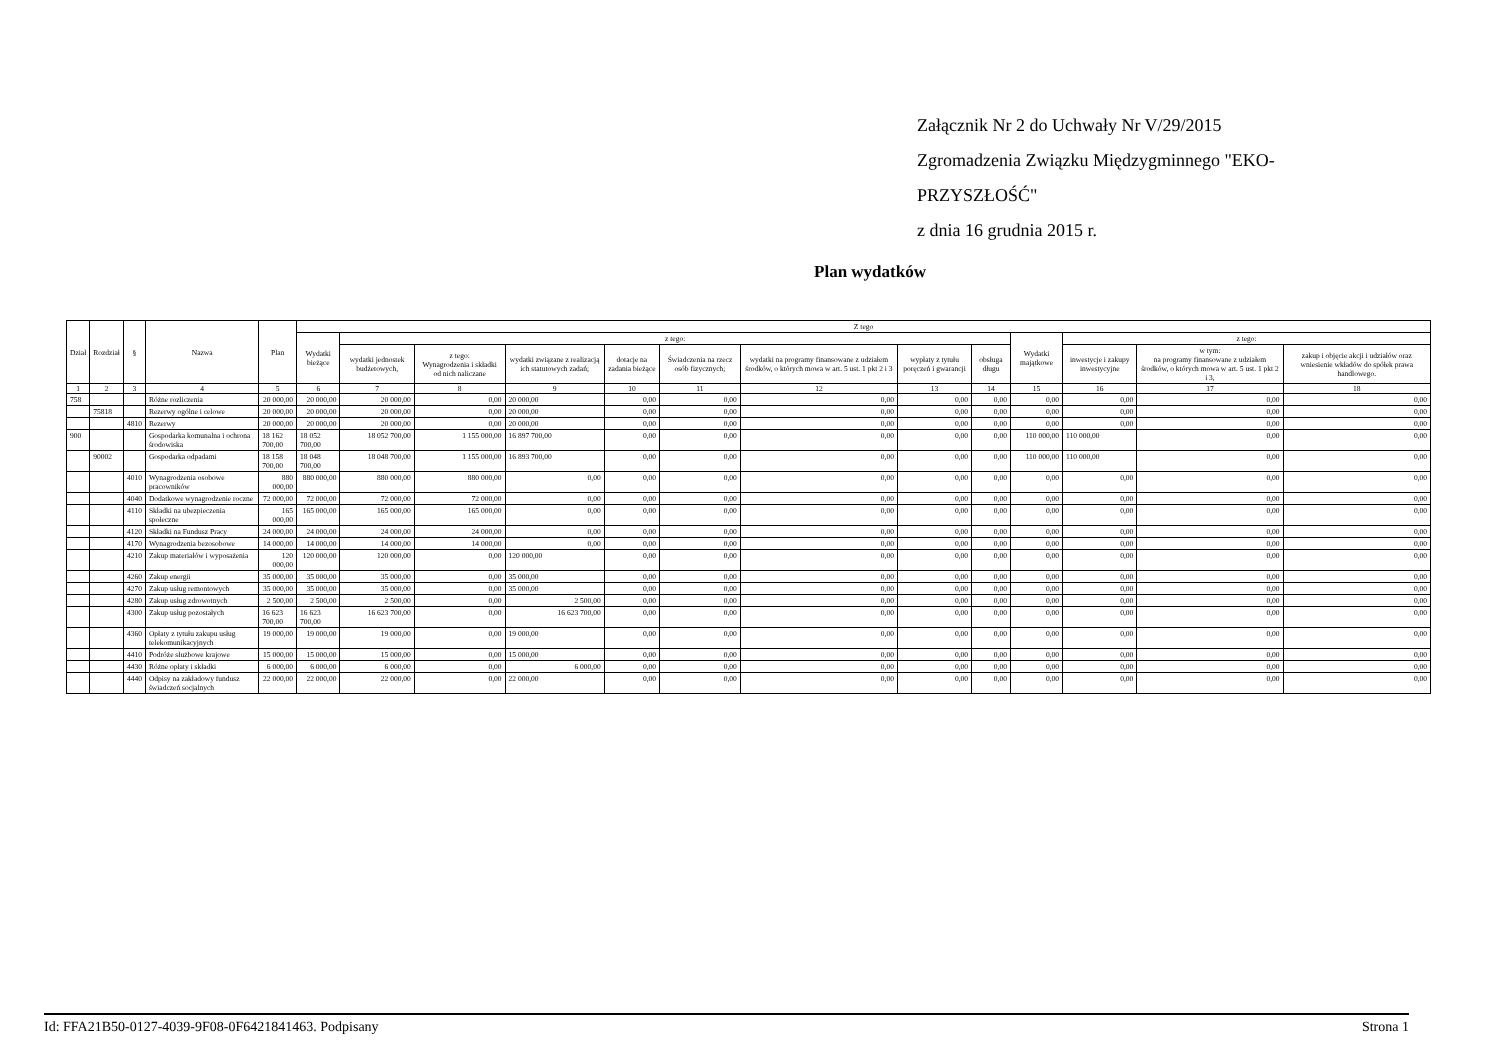Załącznik Nr 2 do Uchwały Nr V/29/2015
Zgromadzenia Związku Międzygminnego "EKO-PRZYSZŁOŚĆ"
z dnia 16 grudnia 2015 r.
Plan wydatków
| Dział | Rozdział | § | Nazwa | Plan | Z tego | | | | | | | | | | | | |
| --- | --- | --- | --- | --- | --- | --- | --- | --- | --- | --- | --- | --- | --- | --- | --- | --- | --- |
| | | | | | Wydatki bieżące | z tego: | | | | | | | | Wydatki majątkowe | z tego: | | |
| | | | | | | wydatki jednostek budżetowych, | z tego: Wynagrodzenia i składki od nich naliczane | wydatki związane z realizacją ich statutowych zadań; | dotacje na zadania bieżące | Świadczenia na rzecz osób fizycznych; | wydatki na programy finansowane z udziałem środków, o których mowa w art. 5 ust. 1 pkt 2 i 3 | wypłaty z tytułu poręczeń i gwarancji | obsługa długu | | inwestycje i zakupy inwestycyjne | w tym: na programy finansowane z udziałem środków, o których mowa w art. 5 ust. 1 pkt 2 i 3, | zakup i objęcie akcji i udziałów oraz wniesienie wkładów do spółek prawa handlowego. |
| 1 | 2 | 3 | 4 | 5 | 6 | 7 | 8 | 9 | 10 | 11 | 12 | 13 | 14 | 15 | 16 | 17 | 18 |
| 758 | | | Różne rozliczenia | 20 000,00 | 20 000,00 | 20 000,00 | 0,00 | 20 000,00 | 0,00 | 0,00 | 0,00 | 0,00 | 0,00 | 0,00 | 0,00 | 0,00 | 0,00 |
| | 75818 | | Rezerwy ogólne i celowe | 20 000,00 | 20 000,00 | 20 000,00 | 0,00 | 20 000,00 | 0,00 | 0,00 | 0,00 | 0,00 | 0,00 | 0,00 | 0,00 | 0,00 | 0,00 |
| | | 4810 | Rezerwy | 20 000,00 | 20 000,00 | 20 000,00 | 0,00 | 20 000,00 | 0,00 | 0,00 | 0,00 | 0,00 | 0,00 | 0,00 | 0,00 | 0,00 | 0,00 |
| 900 | | | Gospodarka komunalna i ochrona środowiska | 18 162 700,00 | 18 052 700,00 | 18 052 700,00 | 1 155 000,00 | 16 897 700,00 | 0,00 | 0,00 | 0,00 | 0,00 | 0,00 | 110 000,00 | 110 000,00 | 0,00 | 0,00 |
| | 90002 | | Gospodarka odpadami | 18 158 700,00 | 18 048 700,00 | 18 048 700,00 | 1 155 000,00 | 16 893 700,00 | 0,00 | 0,00 | 0,00 | 0,00 | 0,00 | 110 000,00 | 110 000,00 | 0,00 | 0,00 |
| | | 4010 | Wynagrodzenia osobowe pracowników | 880 000,00 | 880 000,00 | 880 000,00 | 880 000,00 | 0,00 | 0,00 | 0,00 | 0,00 | 0,00 | 0,00 | 0,00 | 0,00 | 0,00 | 0,00 |
| | | 4040 | Dodatkowe wynagrodzenie roczne | 72 000,00 | 72 000,00 | 72 000,00 | 72 000,00 | 0,00 | 0,00 | 0,00 | 0,00 | 0,00 | 0,00 | 0,00 | 0,00 | 0,00 | 0,00 |
| | | 4110 | Składki na ubezpieczenia społeczne | 165 000,00 | 165 000,00 | 165 000,00 | 165 000,00 | 0,00 | 0,00 | 0,00 | 0,00 | 0,00 | 0,00 | 0,00 | 0,00 | 0,00 | 0,00 |
| | | 4120 | Składki na Fundusz Pracy | 24 000,00 | 24 000,00 | 24 000,00 | 24 000,00 | 0,00 | 0,00 | 0,00 | 0,00 | 0,00 | 0,00 | 0,00 | 0,00 | 0,00 | 0,00 |
| | | 4170 | Wynagrodzenia bezosobowe | 14 000,00 | 14 000,00 | 14 000,00 | 14 000,00 | 0,00 | 0,00 | 0,00 | 0,00 | 0,00 | 0,00 | 0,00 | 0,00 | 0,00 | 0,00 |
| | | 4210 | Zakup materiałów i wyposażenia | 120 000,00 | 120 000,00 | 120 000,00 | 0,00 | 120 000,00 | 0,00 | 0,00 | 0,00 | 0,00 | 0,00 | 0,00 | 0,00 | 0,00 | 0,00 |
| | | 4260 | Zakup energii | 35 000,00 | 35 000,00 | 35 000,00 | 0,00 | 35 000,00 | 0,00 | 0,00 | 0,00 | 0,00 | 0,00 | 0,00 | 0,00 | 0,00 | 0,00 |
| | | 4270 | Zakup usług remontowych | 35 000,00 | 35 000,00 | 35 000,00 | 0,00 | 35 000,00 | 0,00 | 0,00 | 0,00 | 0,00 | 0,00 | 0,00 | 0,00 | 0,00 | 0,00 |
| | | 4280 | Zakup usług zdrowotnych | 2 500,00 | 2 500,00 | 2 500,00 | 0,00 | 2 500,00 | 0,00 | 0,00 | 0,00 | 0,00 | 0,00 | 0,00 | 0,00 | 0,00 | 0,00 |
| | | 4300 | Zakup usług pozostałych | 16 623 700,00 | 16 623 700,00 | 16 623 700,00 | 0,00 | 16 623 700,00 | 0,00 | 0,00 | 0,00 | 0,00 | 0,00 | 0,00 | 0,00 | 0,00 | 0,00 |
| | | 4360 | Opłaty z tytułu zakupu usług telekomunikacyjnych | 19 000,00 | 19 000,00 | 19 000,00 | 0,00 | 19 000,00 | 0,00 | 0,00 | 0,00 | 0,00 | 0,00 | 0,00 | 0,00 | 0,00 | 0,00 |
| | | 4410 | Podróże służbowe krajowe | 15 000,00 | 15 000,00 | 15 000,00 | 0,00 | 15 000,00 | 0,00 | 0,00 | 0,00 | 0,00 | 0,00 | 0,00 | 0,00 | 0,00 | 0,00 |
| | | 4430 | Różne opłaty i składki | 6 000,00 | 6 000,00 | 6 000,00 | 0,00 | 6 000,00 | 0,00 | 0,00 | 0,00 | 0,00 | 0,00 | 0,00 | 0,00 | 0,00 | 0,00 |
| | | 4440 | Odpisy na zakładowy fundusz świadczeń socjalnych | 22 000,00 | 22 000,00 | 22 000,00 | 0,00 | 22 000,00 | 0,00 | 0,00 | 0,00 | 0,00 | 0,00 | 0,00 | 0,00 | 0,00 | 0,00 |
Id: FFA21B50-0127-4039-9F08-0F6421841463. Podpisany Strona 1